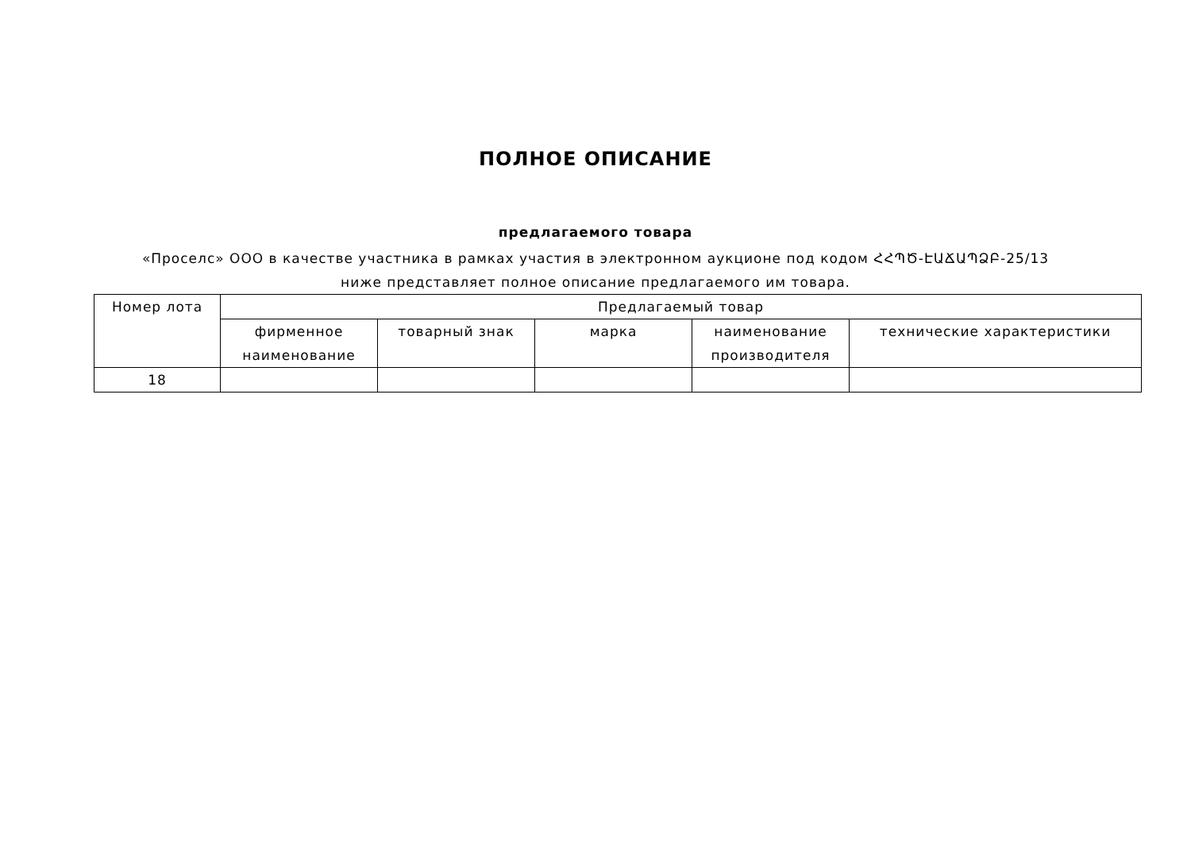ПОЛНОЕ ОПИСАНИЕ
предлагаемого товара
«Проселс» ООО в качестве участника в рамках участия в электронном аукционе под кодом ՀՀՊԾ-ԷԱՃԱՊՁԲ-25/13 ниже представляет полное описание предлагаемого им товара.
| Номер лота | Предлагаемый товар | | | | |
| --- | --- | --- | --- | --- | --- |
| | фирменное наименование | товарный знак | марка | наименование производителя | технические характеристики |
| 18 | | | | | |